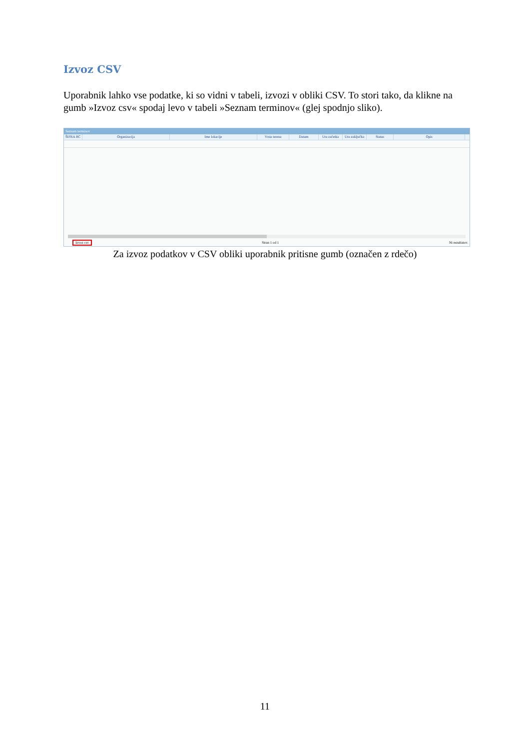Izvoz CSV
Uporabnik lahko vse podatke, ki so vidni v tabeli, izvozi v obliki CSV. To stori tako, da klikne na gumb »Izvoz csv« spodaj levo v tabeli »Seznam terminov« (glej spodnjo sliko).
Seznam terminov
ŠIFRA RC Organizacija Ime lokacije Vrsta terena Datum Ura začetka Ura zaključka Status Opis
Izvoz csv Stran 1 od 1 Ni rezultatov.
Za izvoz podatkov v CSV obliki uporabnik pritisne gumb (označen z rdečo)
11